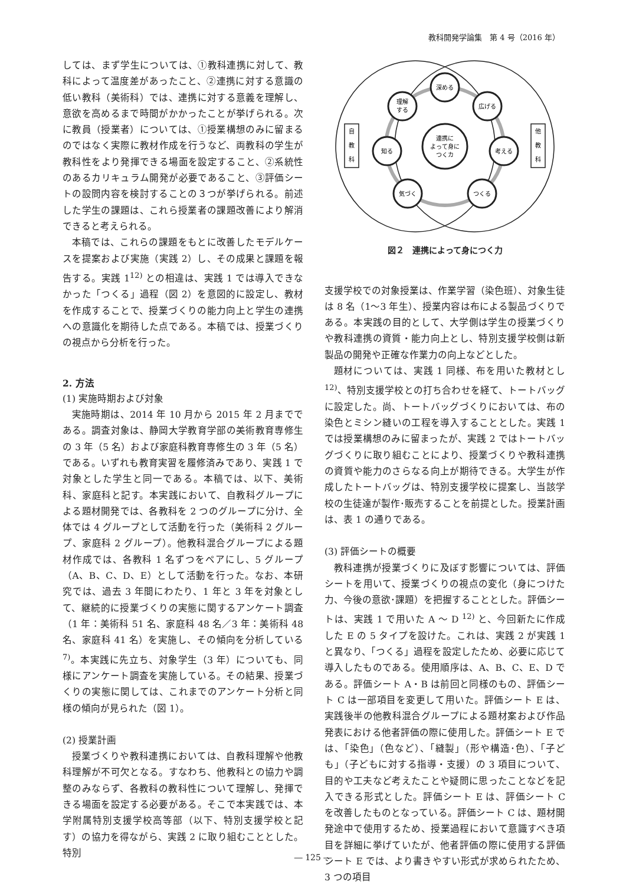教科開発学論集　第 4 号（2016 年）
しては、まず学生については、①教科連携に対して、教科によって温度差があったこと、②連携に対する意識の低い教科（美術科）では、連携に対する意義を理解し、意欲を高めるまで時間がかかったことが挙げられる。次に教員（授業者）については、①授業構想のみに留まるのではなく実際に教材作成を行うなど、両教科の学生が教科性をより発揮できる場面を設定すること、②系統性のあるカリキュラム開発が必要であること、③評価シートの設問内容を検討することの３つが挙げられる。前述した学生の課題は、これら授業者の課題改善により解消できると考えられる。
本稿では、これらの課題をもとに改善したモデルケースを提案および実施（実践 2）し、その成果と課題を報告する。実践 1<sup>12)</sup> との相違は、実践 1 では導入できなかった「つくる」過程（図 2）を意図的に設定し、教材を作成することで、授業づくりの能力向上と学生の連携への意識化を期待した点である。本稿では、授業づくりの視点から分析を行った。
2. 方法
(1) 実施時期および対象
実施時期は、2014 年 10 月から 2015 年 2 月までである。調査対象は、静岡大学教育学部の美術教育専修生の 3 年（5 名）および家庭科教育専修生の 3 年（5 名）である。いずれも教育実習を履修済みであり、実践 1 で対象とした学生と同一である。本稿では、以下、美術科、家庭科と記す。本実践において、自教科グループによる題材開発では、各教科を 2 つのグループに分け、全体では 4 グループとして活動を行った（美術科 2 グループ、家庭科 2 グループ）。他教科混合グループによる題材作成では、各教科 1 名ずつをペアにし、5 グループ（A、B、C、D、E）として活動を行った。なお、本研究では、過去 3 年間にわたり、1 年と 3 年を対象として、継続的に授業づくりの実態に関するアンケート調査（1 年：美術科 51 名、家庭科 48 名／3 年：美術科 48 名、家庭科 41 名）を実施し、その傾向を分析している<sup>7)</sup>。本実践に先立ち、対象学生（3 年）についても、同様にアンケート調査を実施している。その結果、授業づくりの実態に関しては、これまでのアンケート分析と同様の傾向が見られた（図 1）。
(2) 授業計画
授業づくりや教科連携においては、自教科理解や他教科理解が不可欠となる。すなわち、他教科との協力や調整のみならず、各教科の教科性について理解し、発揮できる場面を設定する必要がある。そこで本実践では、本学附属特別支援学校高等部（以下、特別支援学校と記す）の協力を得ながら、実践 2 に取り組むこととした。特別
連携に
よって身に
つくカ
深める
広げる
考える
つくる
気づく
知る
理解
する
自
教
科
他
教
科
図２　連携によって身につく力
支援学校での対象授業は、作業学習（染色班）、対象生徒は 8 名（1〜3 年生）、授業内容は布による製品づくりである。本実践の目的として、大学側は学生の授業づくりや教科連携の資質・能力向上とし、特別支援学校側は新製品の開発や正確な作業力の向上などとした。
題材については、実践 1 同様、布を用いた教材とし<sup>12)</sup>、特別支援学校との打ち合わせを経て、トートバッグに設定した。尚、トートバッグづくりにおいては、布の染色とミシン縫いの工程を導入することとした。実践 1 では授業構想のみに留まったが、実践 2 ではトートバッグづくりに取り組むことにより、授業づくりや教科連携の資質や能力のさらなる向上が期待できる。大学生が作成したトートバッグは、特別支援学校に提案し、当該学校の生徒達が製作･販売することを前提とした。授業計画は、表 1 の通りである。
(3) 評価シートの概要
教科連携が授業づくりに及ぼす影響については、評価シートを用いて、授業づくりの視点の変化（身につけた力、今後の意欲･課題）を把握することとした。評価シートは、実践 1 で用いた A 〜 D <sup>12)</sup> と、今回新たに作成した E の 5 タイプを設けた。これは、実践 2 が実践 1 と異なり、「つくる」過程を設定したため、必要に応じて導入したものである。使用順序は、A、B、C、E、D である。評価シート A・B は前回と同様のもの、評価シート C は一部項目を変更して用いた。評価シート E は、実践後半の他教科混合グループによる題材案および作品発表における他者評価の際に使用した。評価シート E では、「染色」（色など）、「縫製」（形や構造･色）、「子ども」（子どもに対する指導・支援）の 3 項目について、目的や工夫など考えたことや疑問に思ったことなどを記入できる形式とした。評価シート E は、評価シート C を改善したものとなっている。評価シート C は、題材開発途中で使用するため、授業過程において意識すべき項目を詳細に挙げていたが、他者評価の際に使用する評価シート E では、より書きやすい形式が求められたため、3 つの項目
― 125 ―